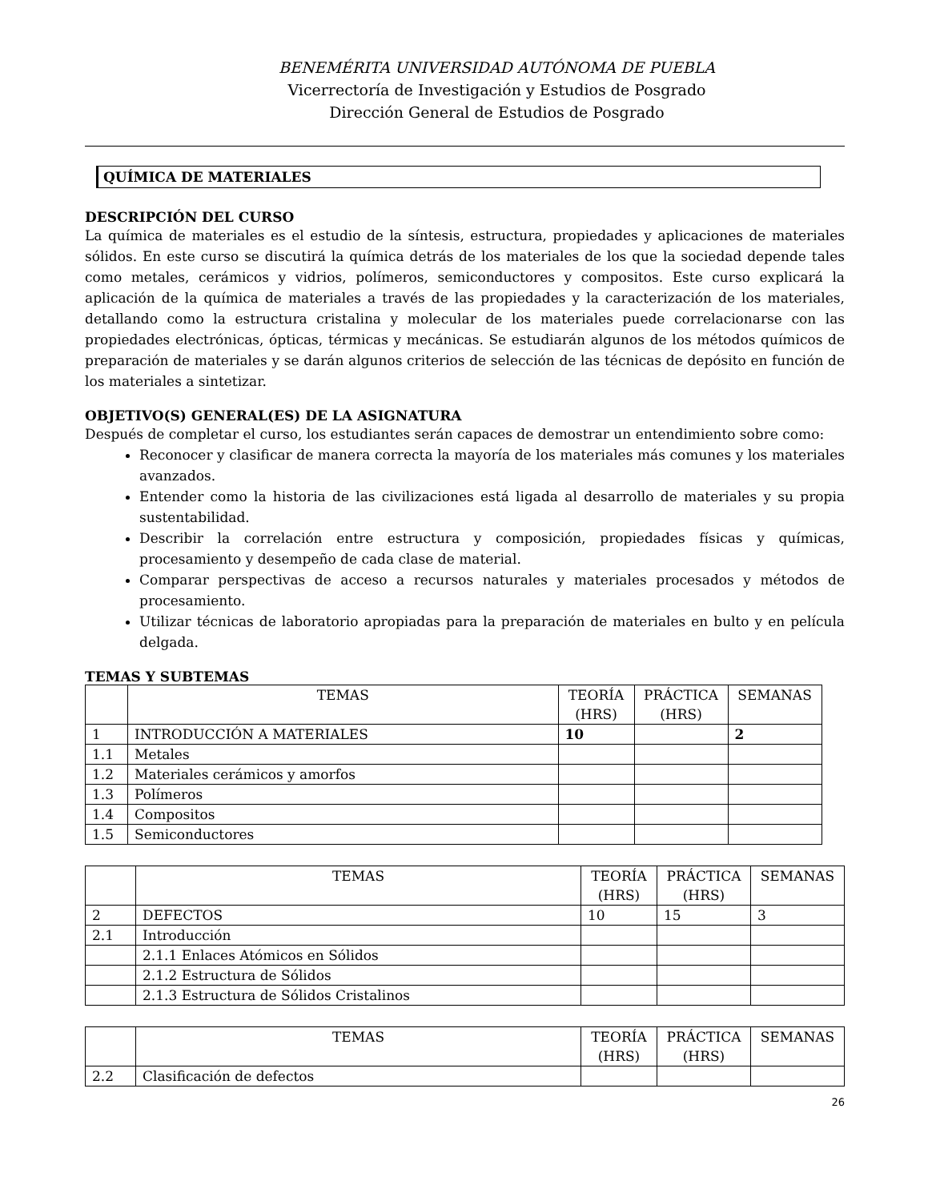BENEMÉRITA UNIVERSIDAD AUTÓNOMA DE PUEBLA
Vicerrectoría de Investigación y Estudios de Posgrado
Dirección General de Estudios de Posgrado
QUÍMICA DE MATERIALES
DESCRIPCIÓN DEL CURSO
La química de materiales es el estudio de la síntesis, estructura, propiedades y aplicaciones de materiales sólidos. En este curso se discutirá la química detrás de los materiales de los que la sociedad depende tales como metales, cerámicos y vidrios, polímeros, semiconductores y compositos. Este curso explicará la aplicación de la química de materiales a través de las propiedades y la caracterización de los materiales, detallando como la estructura cristalina y molecular de los materiales puede correlacionarse con las propiedades electrónicas, ópticas, térmicas y mecánicas. Se estudiarán algunos de los métodos químicos de preparación de materiales y se darán algunos criterios de selección de las técnicas de depósito en función de los materiales a sintetizar.
OBJETIVO(S) GENERAL(ES) DE LA ASIGNATURA
Después de completar el curso, los estudiantes serán capaces de demostrar un entendimiento sobre como:
Reconocer y clasificar de manera correcta la mayoría de los materiales más comunes y los materiales avanzados.
Entender como la historia de las civilizaciones está ligada al desarrollo de materiales y su propia sustentabilidad.
Describir la correlación entre estructura y composición, propiedades físicas y químicas, procesamiento y desempeño de cada clase de material.
Comparar perspectivas de acceso a recursos naturales y materiales procesados y métodos de procesamiento.
Utilizar técnicas de laboratorio apropiadas para la preparación de materiales en bulto y en película delgada.
TEMAS Y SUBTEMAS
| | TEMAS | TEORÍA (HRS) | PRÁCTICA (HRS) | SEMANAS |
| --- | --- | --- | --- | --- |
| 1 | INTRODUCCIÓN A MATERIALES | 10 | | 2 |
| 1.1 | Metales | | | |
| 1.2 | Materiales cerámicos y amorfos | | | |
| 1.3 | Polímeros | | | |
| 1.4 | Compositos | | | |
| 1.5 | Semiconductores | | | |
| | TEMAS | TEORÍA (HRS) | PRÁCTICA (HRS) | SEMANAS |
| --- | --- | --- | --- | --- |
| 2 | DEFECTOS | 10 | 15 | 3 |
| 2.1 | Introducción | | | |
| | 2.1.1 Enlaces Atómicos en Sólidos | | | |
| | 2.1.2 Estructura de Sólidos | | | |
| | 2.1.3 Estructura de Sólidos Cristalinos | | | |
| | TEMAS | TEORÍA (HRS) | PRÁCTICA (HRS) | SEMANAS |
| --- | --- | --- | --- | --- |
| 2.2 | Clasificación de defectos | | | |
26